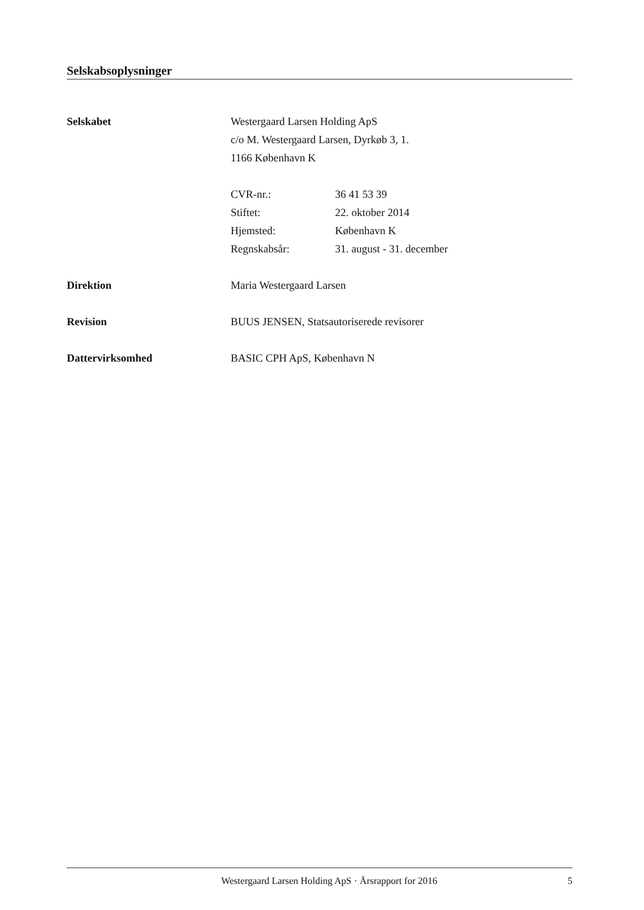Selskabsoplysninger
Selskabet Westergaard Larsen Holding ApS
c/o M. Westergaard Larsen, Dyrkøb 3, 1.
1166 København K
CVR-nr.: 36 41 53 39
Stiftet: 22. oktober 2014
Hjemsted: København K
Regnskabsår: 31. august - 31. december
Direktion Maria Westergaard Larsen
Revision BUUS JENSEN, Statsautoriserede revisorer
Dattervirksomhed BASIC CPH ApS, København N
Westergaard Larsen Holding ApS · Årsrapport for 2016 5